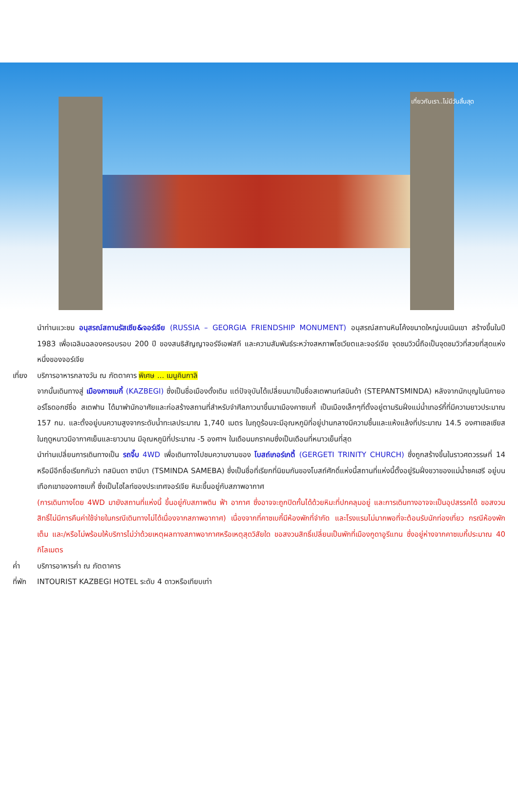เที่ยวกับเรา..ไม่มีวันสิ้นสุด
นำท่านแวะชม อนุสรณ์สถานรัสเซีย&จอร์เจีย (RUSSIA – GEORGIA FRIENDSHIP MONUMENT) อนุสรณ์สถานหินโค้งขนาดใหญ่บนเนินเขา สร้างขึ้นในปี 1983 เพื่อเฉลิมฉลองครอบรอบ 200 ปี ของสนธิสัญญาจอร์จีเอฟสกี และความสัมพันธ์ระหว่างสหภาพโซเวียตและจอร์เจีย จุดชมวิวนี้ถือเป็นจุดชมวิวที่สวยที่สุดแห่งหนึ่งของจอร์เจีย
เที่ยง
บริการอาหารกลางวัน ณ ภัตตาคาร พิเศษ ... เมนูคินกาลิ
จากนั้นเดินทางสู่ เมืองคาซเบกี้ (KAZBEGI) ซึ่งเป็นชื่อเมืองดั้งเดิม แต่ปัจจุบันได้เปลี่ยนมาเป็นชื่อสเตพานท์สมินด้า (STEPANTSMINDA) หลังจากนักบุญในนิกายออร์โธดอกซ์ชื่อ สเตฟาน ได้มาพำนักอาศัยและก่อสร้างสถานที่สำหรับจำศีลภาวนาขึ้นมาเมืองคาซเบกี้ เป็นเมืองเล็กๆที่ตั้งอยู่ตามริมฝั่งแม่น้ำเทอร์กี้ที่มีความยาวประมาณ 157 กม. และตั้งอยู่บนความสูงจากระดับน้ำทะเลประมาณ 1,740 เมตร ในฤดูร้อนจะมีอุณหภูมิที่อยู่ปานกลางมีความชื้นและแห้งแล้งที่ประมาณ 14.5 องศาเซลเซียส ในฤดูหนาวมีอากาศเย็นและยาวนาน มีอุณหภูมิที่ประมาณ -5 องศาฯ ในเดือนมกราคมซึ่งเป็นเดือนที่หนาวเย็นที่สุด
นำท่านเปลี่ยนการเดินทางเป็น รถจี๊บ 4WD เพื่อเดินทางไปชมความงามของ โบสถ์เกอร์เกตี้ (GERGETI TRINITY CHURCH) ซึ่งถูกสร้างขึ้นในราวศตวรรษที่ 14 หรือมีอีกชื่อเรียกกันว่า ทสมินดา ซามีบา (TSMINDA SAMEBA) ซึ่งเป็นชื่อที่เรียกที่นิยมกันของโบสถ์ศักดิ์แห่งนี้สถานที่แห่งนี้ตั้งอยู่ริมฝั่งขวาของแม่น้ำชคเฮรี อยู่บนเทือกเขาของคาซเบกี้ ซึ่งเป็นไฮไลท์ของประเทศจอร์เจีย หิมะขึ้นอยู่กับสภาพอากาศ
(การเดินทางโดย 4WD มายังสถานที่แห่งนี้ ขึ้นอยู่กับสภาพดิน ฟ้า อากาศ ซึ่งอาจจะถูกปิดกั้นได้ด้วยหิมะที่ปกคลุมอยู่ และการเดินทางอาจจะเป็นอุปสรรคได้ ขอสงวนสิทธิ์ไม่มีการคืนค่าใช้จ่ายในกรณีเดินทางไม่ได้เนื่องจากสภาพอากาศ) เนื่องจากที่คาซเบกี้มีห้องพักที่จำกัด และโรงแรมไม่มากพอที่จะต้อนรับนักท่องเที่ยว กรณีห้องพักเต็ม และ/หรือไม่พร้อมให้บริการไม่ว่าด้วยเหตุผลทางสภาพอากาศหรือเหตุสุดวิสัยใด ขอสงวนสิทธิ์เปลี่ยนเป็นพักที่เมืองกูดาอูรีแทน ซึ่งอยู่ห่างจากคาซเบกี้ประมาณ 40 กิโลเมตร
ค่ำ บริการอาหารค่ำ ณ ภัตตาคาร
ที่พัก
INTOURIST KAZBEGI HOTEL ระดับ 4 ดาวหรือเทียบเท่า